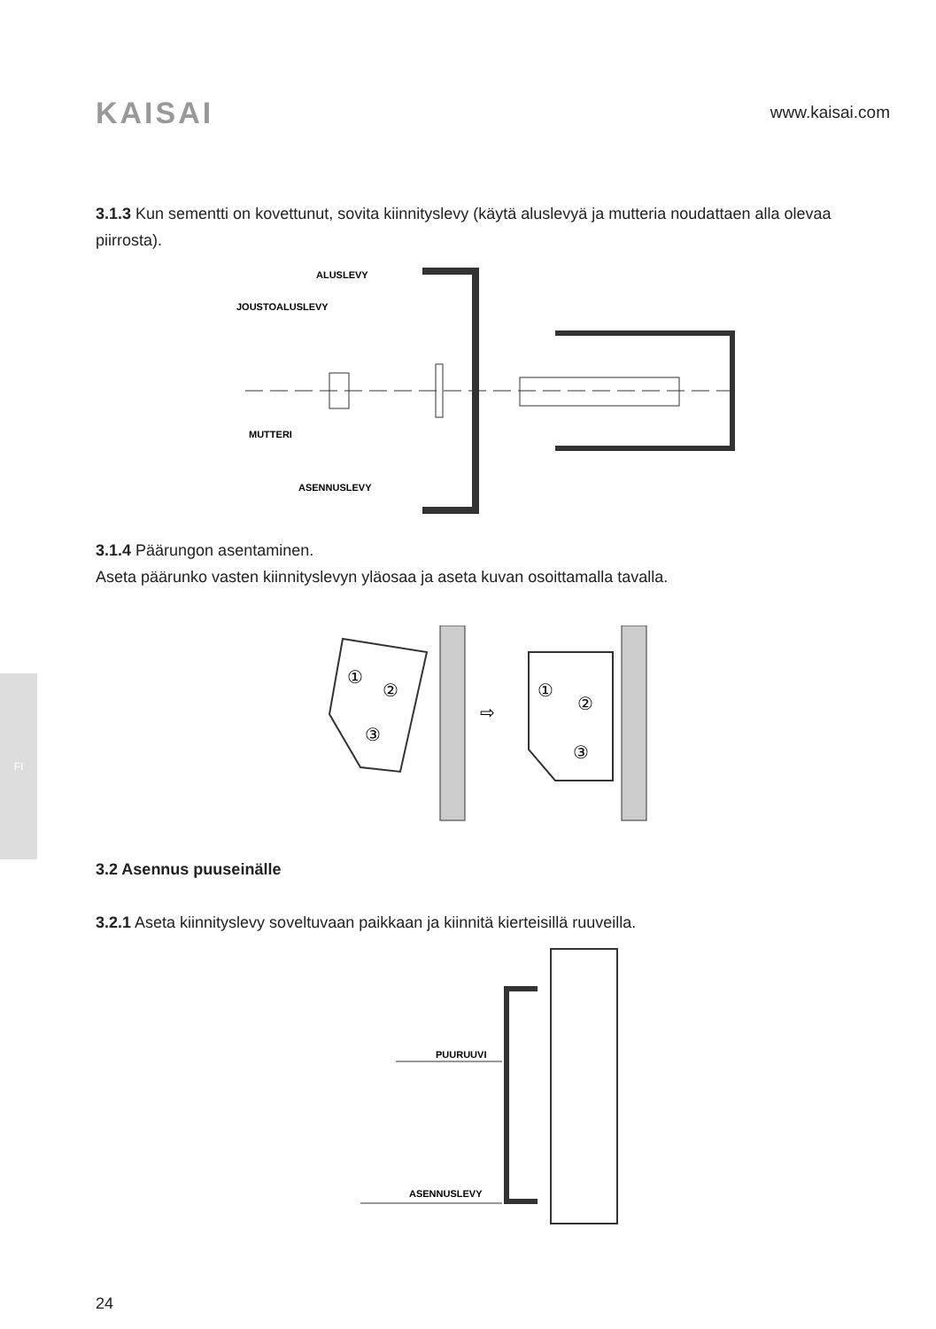FI
KAISAI
www.kaisai.com
3.1.3 Kun sementti on kovettunut, sovita kiinnityslevy (käytä aluslevyä ja mutteria noudattaen alla olevaa piirrosta).
ALUSLEVY
JOUSTOALUSLEVY
MUTTERI
ASENNUSLEVY
3.1.4 Päärungon asentaminen.
Aseta päärunko vasten kiinnityslevyn yläosaa ja aseta kuvan osoittamalla tavalla.
①
②
③
⇨
①
②
③
3.2 Asennus puuseinälle
3.2.1 Aseta kiinnityslevy soveltuvaan paikkaan ja kiinnitä kierteisillä ruuveilla.
PUURUUVI
ASENNUSLEVY
24